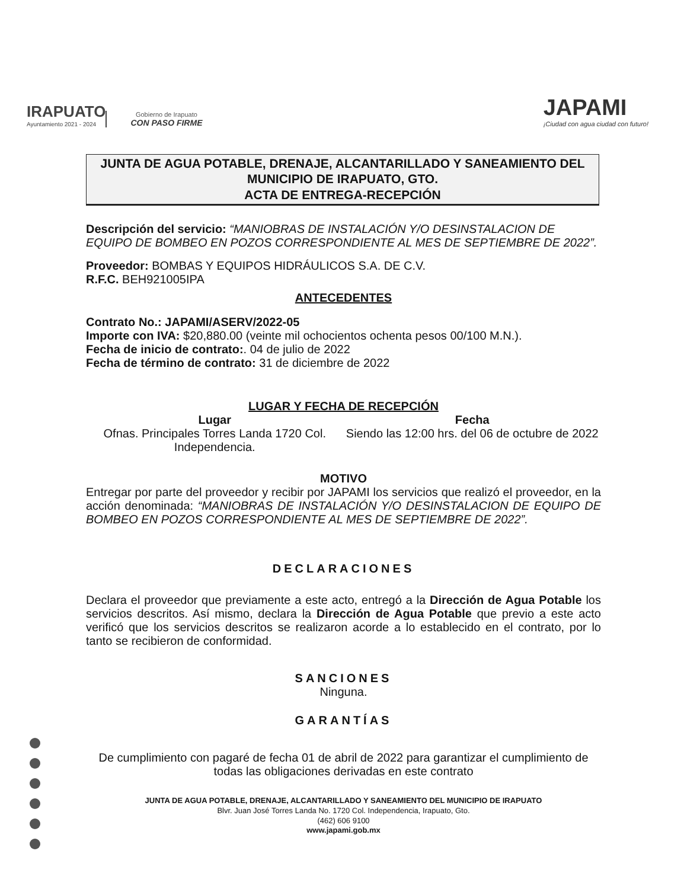IRAPUATO
Ayuntamiento 2021 - 2024
Gobierno de Irapuato
CON PASO FIRME
JAPAMI
¡Ciudad con agua ciudad con futuro!
JUNTA DE AGUA POTABLE, DRENAJE, ALCANTARILLADO Y SANEAMIENTO DEL MUNICIPIO DE IRAPUATO, GTO.
ACTA DE ENTREGA-RECEPCIÓN
Descripción del servicio: “MANIOBRAS DE INSTALACIÓN Y/O DESINSTALACION DE EQUIPO DE BOMBEO EN POZOS CORRESPONDIENTE AL MES DE SEPTIEMBRE DE 2022”.
Proveedor: BOMBAS Y EQUIPOS HIDRÁULICOS S.A. DE C.V.
R.F.C. BEH921005IPA
ANTECEDENTES
Contrato No.: JAPAMI/ASERV/2022-05
Importe con IVA: $20,880.00 (veinte mil ochocientos ochenta pesos 00/100 M.N.).
Fecha de inicio de contrato:. 04 de julio de 2022
Fecha de término de contrato: 31 de diciembre de 2022
LUGAR Y FECHA DE RECEPCIÓN
Lugar
Ofnas. Principales Torres Landa 1720 Col. Independencia.
Fecha
Siendo las 12:00 hrs. del 06 de octubre de 2022
MOTIVO
Entregar por parte del proveedor y recibir por JAPAMI los servicios que realizó el proveedor, en la acción denominada: “MANIOBRAS DE INSTALACIÓN Y/O DESINSTALACION DE EQUIPO DE BOMBEO EN POZOS CORRESPONDIENTE AL MES DE SEPTIEMBRE DE 2022”.
DECLARACIONES
Declara el proveedor que previamente a este acto, entregó a la Dirección de Agua Potable los servicios descritos. Así mismo, declara la Dirección de Agua Potable que previo a este acto verificó que los servicios descritos se realizaron acorde a lo establecido en el contrato, por lo tanto se recibieron de conformidad.
SANCIONES
Ninguna.
GARANTÍAS
De cumplimiento con pagaré de fecha 01 de abril de 2022 para garantizar el cumplimiento de todas las obligaciones derivadas en este contrato
JUNTA DE AGUA POTABLE, DRENAJE, ALCANTARILLADO Y SANEAMIENTO DEL MUNICIPIO DE IRAPUATO
Blvr. Juan José Torres Landa No. 1720 Col. Independencia, Irapuato, Gto.
(462) 606 9100
www.japami.gob.mx